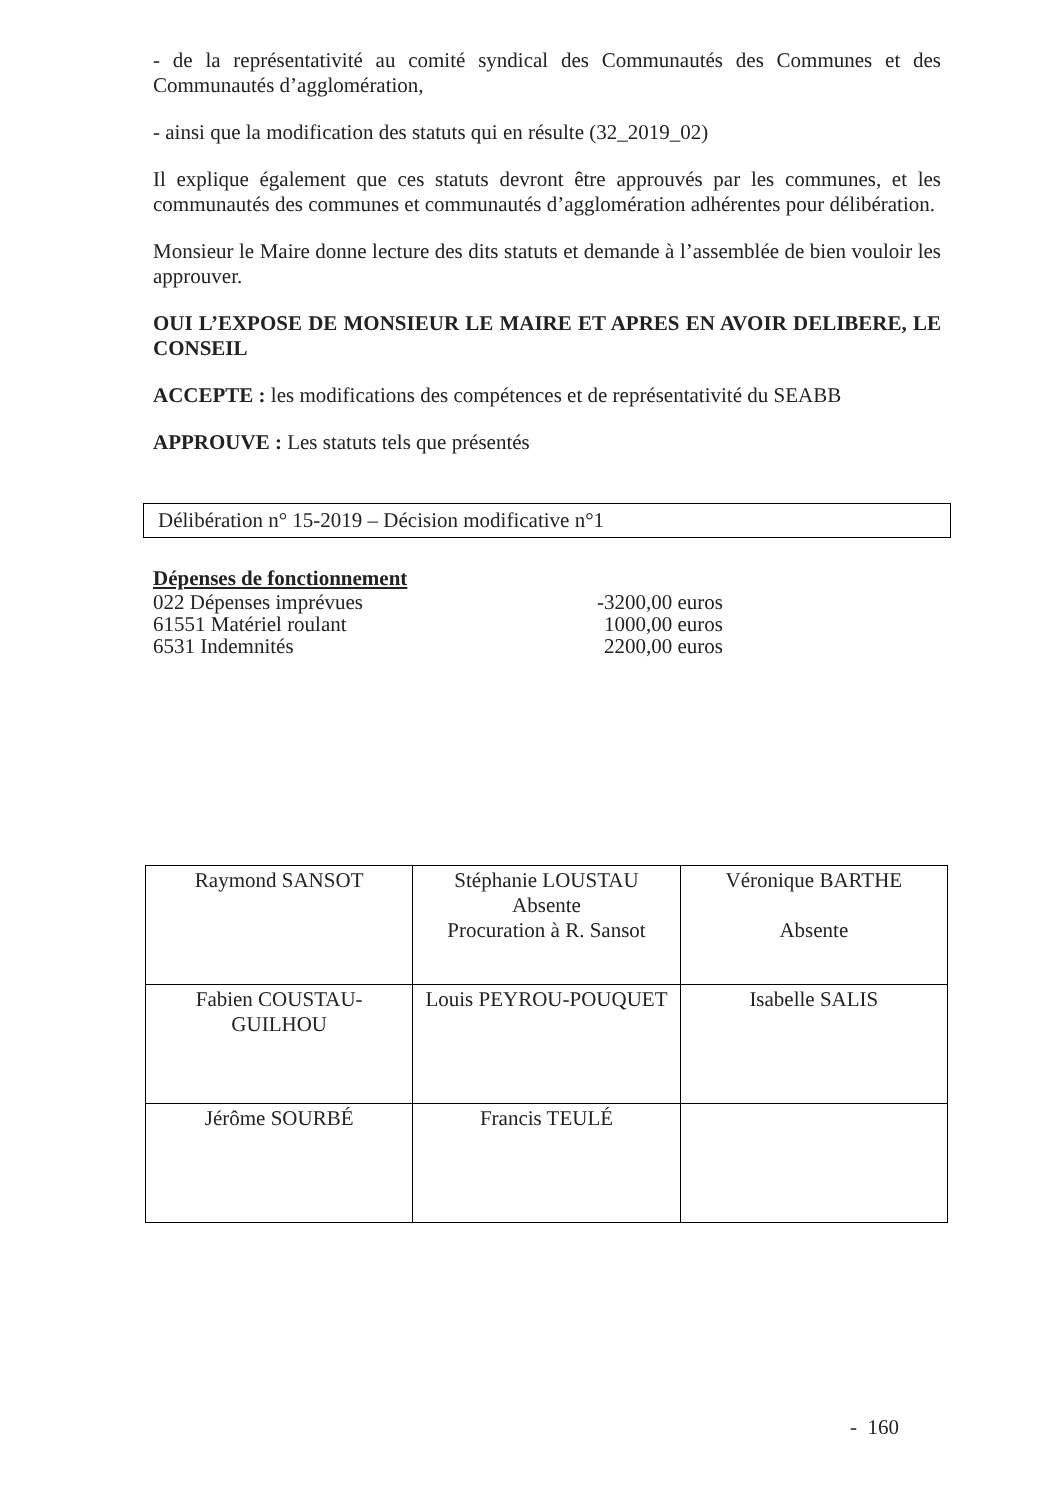- de la représentativité au comité syndical des Communautés des Communes et des Communautés d’agglomération,
- ainsi que la modification des statuts qui en résulte (32_2019_02)
Il explique également que ces statuts devront être approuvés par les communes, et les communautés des communes et communautés d’agglomération adhérentes pour délibération.
Monsieur le Maire donne lecture des dits statuts et demande à l’assemblée de bien vouloir les approuver.
OUI L’EXPOSE DE MONSIEUR LE MAIRE ET APRES EN AVOIR DELIBERE, LE CONSEIL
ACCEPTE : les modifications des compétences et de représentativité du SEABB
APPROUVE : Les statuts tels que présentés
Délibération n° 15-2019 – Décision modificative n°1
Dépenses de fonctionnement
022 Dépenses imprévues -3200,00 euros
61551 Matériel roulant 1000,00 euros
6531 Indemnités 2200,00 euros
| Raymond SANSOT | Stéphanie LOUSTAU Absente Procuration à R. Sansot | Véronique BARTHE Absente |
| Fabien COUSTAU- GUILHOU | Louis PEYROU-POUQUET | Isabelle SALIS |
| Jérôme SOURBÉ | Francis TEULÉ | |
- 160